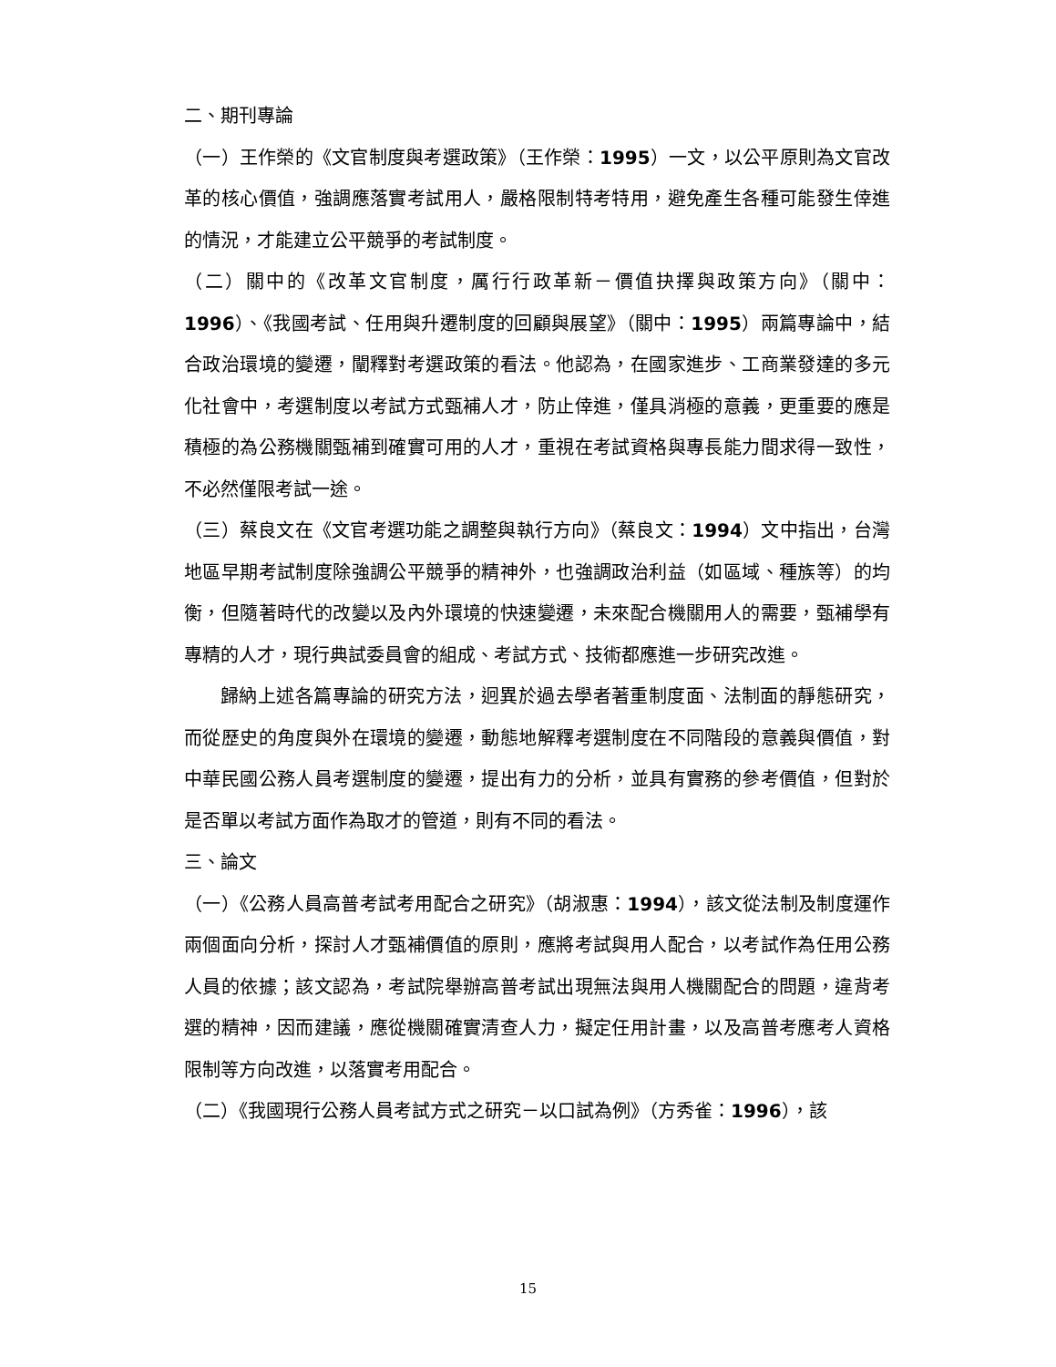二、期刊專論
（一）王作榮的《文官制度與考選政策》（王作榮：1995）一文，以公平原則為文官改革的核心價值，強調應落實考試用人，嚴格限制特考特用，避免產生各種可能發生倖進的情況，才能建立公平競爭的考試制度。
（二）關中的《改革文官制度，厲行行政革新－價值抉擇與政策方向》（關中：1996）、《我國考試、任用與升遷制度的回顧與展望》（關中：1995）兩篇專論中，結合政治環境的變遷，闡釋對考選政策的看法。他認為，在國家進步、工商業發達的多元化社會中，考選制度以考試方式甄補人才，防止倖進，僅具消極的意義，更重要的應是積極的為公務機關甄補到確實可用的人才，重視在考試資格與專長能力間求得一致性，不必然僅限考試一途。
（三）蔡良文在《文官考選功能之調整與執行方向》（蔡良文：1994）文中指出，台灣地區早期考試制度除強調公平競爭的精神外，也強調政治利益（如區域、種族等）的均衡，但隨著時代的改變以及內外環境的快速變遷，未來配合機關用人的需要，甄補學有專精的人才，現行典試委員會的組成、考試方式、技術都應進一步研究改進。
歸納上述各篇專論的研究方法，迥異於過去學者著重制度面、法制面的靜態研究，而從歷史的角度與外在環境的變遷，動態地解釋考選制度在不同階段的意義與價值，對中華民國公務人員考選制度的變遷，提出有力的分析，並具有實務的參考價值，但對於是否單以考試方面作為取才的管道，則有不同的看法。
三、論文
（一）《公務人員高普考試考用配合之研究》（胡淑惠：1994），該文從法制及制度運作兩個面向分析，探討人才甄補價值的原則，應將考試與用人配合，以考試作為任用公務人員的依據；該文認為，考試院舉辦高普考試出現無法與用人機關配合的問題，違背考選的精神，因而建議，應從機關確實清查人力，擬定任用計畫，以及高普考應考人資格限制等方向改進，以落實考用配合。
（二）《我國現行公務人員考試方式之研究－以口試為例》（方秀雀：1996），該
15